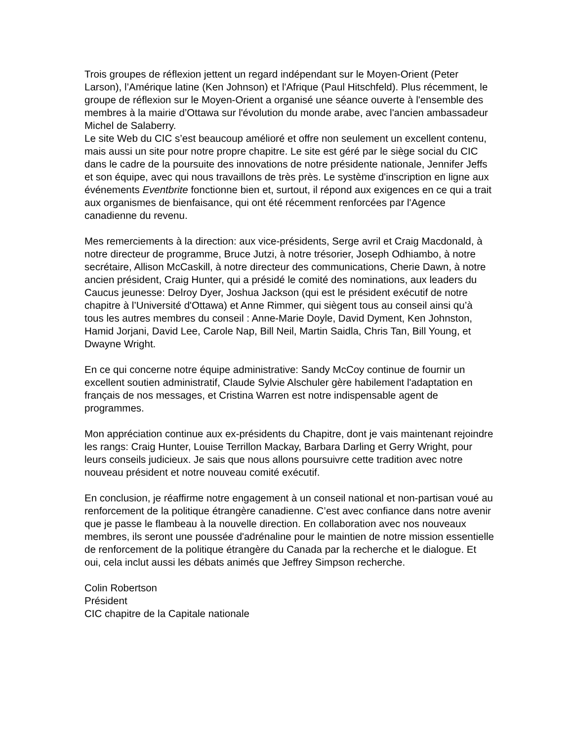Trois groupes de réflexion jettent un regard indépendant sur le Moyen-Orient (Peter Larson), l’Amérique latine (Ken Johnson) et l'Afrique (Paul Hitschfeld). Plus récemment, le groupe de réflexion sur le Moyen-Orient a organisé une séance ouverte à l'ensemble des membres à la mairie d’Ottawa sur l'évolution du monde arabe, avec l'ancien ambassadeur Michel de Salaberry.
Le site Web du CIC s’est beaucoup amélioré et offre non seulement un excellent contenu, mais aussi un site pour notre propre chapitre. Le site est géré par le siège social du CIC dans le cadre de la poursuite des innovations de notre présidente nationale, Jennifer Jeffs et son équipe, avec qui nous travaillons de très près. Le système d'inscription en ligne aux événements Eventbrite fonctionne bien et, surtout, il répond aux exigences en ce qui a trait aux organismes de bienfaisance, qui ont été récemment renforcées par l'Agence canadienne du revenu.
Mes remerciements à la direction: aux vice-présidents, Serge avril et Craig Macdonald, à notre directeur de programme, Bruce Jutzi, à notre trésorier, Joseph Odhiambo, à notre secrétaire, Allison McCaskill, à notre directeur des communications, Cherie Dawn, à notre ancien président, Craig Hunter, qui a présidé le comité des nominations, aux leaders du Caucus jeunesse: Delroy Dyer, Joshua Jackson (qui est le président exécutif de notre chapitre à l’Université d'Ottawa) et Anne Rimmer, qui siègent tous au conseil ainsi qu’à tous les autres membres du conseil : Anne-Marie Doyle, David Dyment, Ken Johnston, Hamid Jorjani, David Lee, Carole Nap, Bill Neil, Martin Saidla, Chris Tan, Bill Young, et Dwayne Wright.
En ce qui concerne notre équipe administrative: Sandy McCoy continue de fournir un excellent soutien administratif, Claude Sylvie Alschuler gère habilement l'adaptation en français de nos messages, et Cristina Warren est notre indispensable agent de programmes.
Mon appréciation continue aux ex-présidents du Chapitre, dont je vais maintenant rejoindre les rangs: Craig Hunter, Louise Terrillon Mackay, Barbara Darling et Gerry Wright, pour leurs conseils judicieux. Je sais que nous allons poursuivre cette tradition avec notre nouveau président et notre nouveau comité exécutif.
En conclusion, je réaffirme notre engagement à un conseil national et non-partisan voué au renforcement de la politique étrangère canadienne. C’est avec confiance dans notre avenir que je passe le flambeau à la nouvelle direction. En collaboration avec nos nouveaux membres, ils seront une poussée d'adrénaline pour le maintien de notre mission essentielle de renforcement de la politique étrangère du Canada par la recherche et le dialogue. Et oui, cela inclut aussi les débats animés que Jeffrey Simpson recherche.
Colin Robertson
Président
CIC chapitre de la Capitale nationale